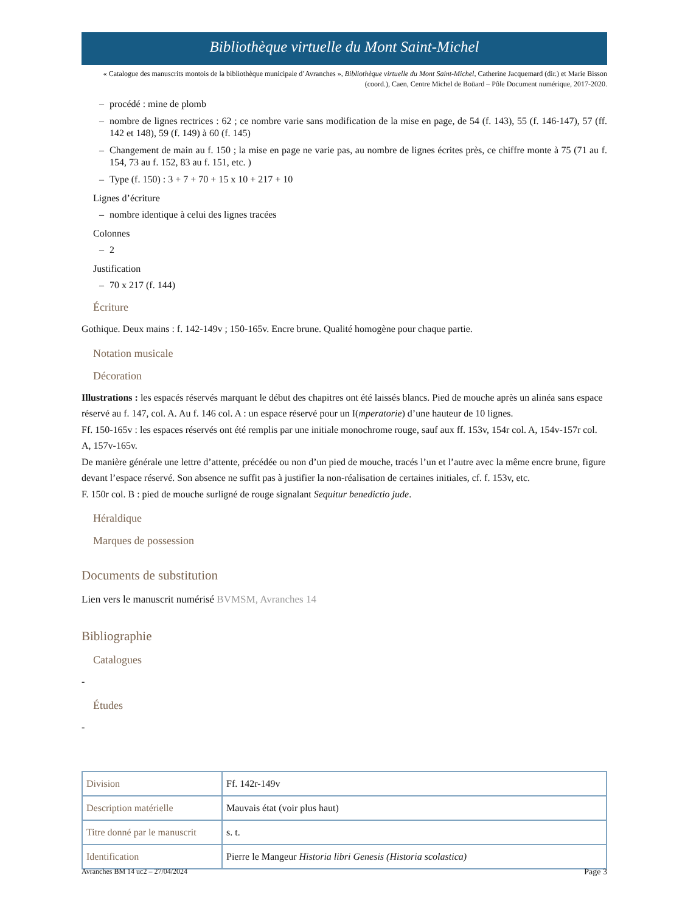Bibliothèque virtuelle du Mont Saint-Michel
« Catalogue des manuscrits montois de la bibliothèque municipale d’Avranches », Bibliothèque virtuelle du Mont Saint-Michel, Catherine Jacquemard (dir.) et Marie Bisson (coord.), Caen, Centre Michel de Boüard – Pôle Document numérique, 2017-2020.
– procédé : mine de plomb
– nombre de lignes rectrices : 62 ; ce nombre varie sans modification de la mise en page, de 54 (f. 143), 55 (f. 146-147), 57 (ff. 142 et 148), 59 (f. 149) à 60 (f. 145)
– Changement de main au f. 150 ; la mise en page ne varie pas, au nombre de lignes écrites près, ce chiffre monte à 75 (71 au f. 154, 73 au f. 152, 83 au f. 151, etc. )
– Type (f. 150) : 3 + 7 + 70 + 15 x 10 + 217 + 10
Lignes d’écriture
– nombre identique à celui des lignes tracées
Colonnes
– 2
Justification
– 70 x 217 (f. 144)
Écriture
Gothique. Deux mains : f. 142-149v ; 150-165v. Encre brune. Qualité homogène pour chaque partie.
Notation musicale
Décoration
Illustrations : les espacés réservés marquant le début des chapitres ont été laissés blancs. Pied de mouche après un alinéa sans espace réservé au f. 147, col. A. Au f. 146 col. A : un espace réservé pour un I(mperatorie) d’une hauteur de 10 lignes.
Ff. 150-165v : les espaces réservés ont été remplis par une initiale monochrome rouge, sauf aux ff. 153v, 154r col. A, 154v-157r col. A, 157v-165v.
De manière générale une lettre d’attente, précédée ou non d’un pied de mouche, tracés l’un et l’autre avec la même encre brune, figure devant l’espace réservé. Son absence ne suffit pas à justifier la non-réalisation de certaines initiales, cf. f. 153v, etc.
F. 150r col. B : pied de mouche surligné de rouge signalant Sequitur benedictio jude.
Héraldique
Marques de possession
Documents de substitution
Lien vers le manuscrit numérisé BVMSM, Avranches 14
Bibliographie
Catalogues
-
Études
-
| Division | Ff. 142r-149v |
| Description matérielle | Mauvais état (voir plus haut) |
| Titre donné par le manuscrit | s. t. |
| Identification | Pierre le Mangeur Historia libri Genesis (Historia scolastica) |
Avranches BM 14 uc2 – 27/04/2024 Page 3